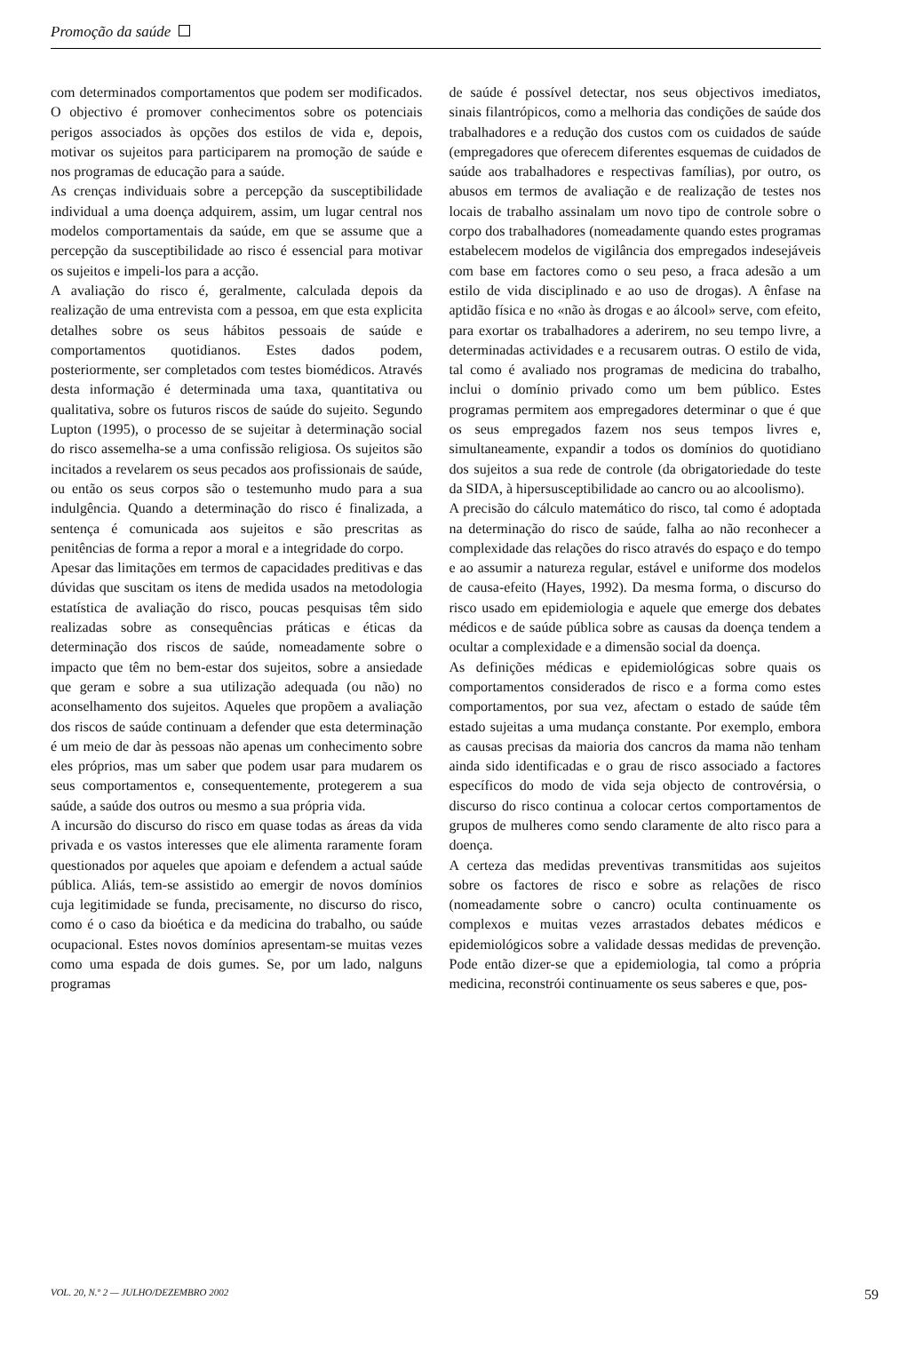Promoção da saúde
com determinados comportamentos que podem ser modificados. O objectivo é promover conhecimentos sobre os potenciais perigos associados às opções dos estilos de vida e, depois, motivar os sujeitos para participarem na promoção de saúde e nos programas de educação para a saúde.
As crenças individuais sobre a percepção da susceptibilidade individual a uma doença adquirem, assim, um lugar central nos modelos comportamentais da saúde, em que se assume que a percepção da susceptibilidade ao risco é essencial para motivar os sujeitos e impeli-los para a acção.
A avaliação do risco é, geralmente, calculada depois da realização de uma entrevista com a pessoa, em que esta explicita detalhes sobre os seus hábitos pessoais de saúde e comportamentos quotidianos. Estes dados podem, posteriormente, ser completados com testes biomédicos. Através desta informação é determinada uma taxa, quantitativa ou qualitativa, sobre os futuros riscos de saúde do sujeito. Segundo Lupton (1995), o processo de se sujeitar à determinação social do risco assemelha-se a uma confissão religiosa. Os sujeitos são incitados a revelarem os seus pecados aos profissionais de saúde, ou então os seus corpos são o testemunho mudo para a sua indulgência. Quando a determinação do risco é finalizada, a sentença é comunicada aos sujeitos e são prescritas as penitências de forma a repor a moral e a integridade do corpo.
Apesar das limitações em termos de capacidades preditivas e das dúvidas que suscitam os itens de medida usados na metodologia estatística de avaliação do risco, poucas pesquisas têm sido realizadas sobre as consequências práticas e éticas da determinação dos riscos de saúde, nomeadamente sobre o impacto que têm no bem-estar dos sujeitos, sobre a ansiedade que geram e sobre a sua utilização adequada (ou não) no aconselhamento dos sujeitos. Aqueles que propõem a avaliação dos riscos de saúde continuam a defender que esta determinação é um meio de dar às pessoas não apenas um conhecimento sobre eles próprios, mas um saber que podem usar para mudarem os seus comportamentos e, consequentemente, protegerem a sua saúde, a saúde dos outros ou mesmo a sua própria vida.
A incursão do discurso do risco em quase todas as áreas da vida privada e os vastos interesses que ele alimenta raramente foram questionados por aqueles que apoiam e defendem a actual saúde pública. Aliás, tem-se assistido ao emergir de novos domínios cuja legitimidade se funda, precisamente, no discurso do risco, como é o caso da bioética e da medicina do trabalho, ou saúde ocupacional. Estes novos domínios apresentam-se muitas vezes como uma espada de dois gumes. Se, por um lado, nalguns programas
de saúde é possível detectar, nos seus objectivos imediatos, sinais filantrópicos, como a melhoria das condições de saúde dos trabalhadores e a redução dos custos com os cuidados de saúde (empregadores que oferecem diferentes esquemas de cuidados de saúde aos trabalhadores e respectivas famílias), por outro, os abusos em termos de avaliação e de realização de testes nos locais de trabalho assinalam um novo tipo de controle sobre o corpo dos trabalhadores (nomeadamente quando estes programas estabelecem modelos de vigilância dos empregados indesejáveis com base em factores como o seu peso, a fraca adesão a um estilo de vida disciplinado e ao uso de drogas). A ênfase na aptidão física e no «não às drogas e ao álcool» serve, com efeito, para exortar os trabalhadores a aderirem, no seu tempo livre, a determinadas actividades e a recusarem outras. O estilo de vida, tal como é avaliado nos programas de medicina do trabalho, inclui o domínio privado como um bem público. Estes programas permitem aos empregadores determinar o que é que os seus empregados fazem nos seus tempos livres e, simultaneamente, expandir a todos os domínios do quotidiano dos sujeitos a sua rede de controle (da obrigatoriedade do teste da SIDA, à hipersusceptibilidade ao cancro ou ao alcoolismo).
A precisão do cálculo matemático do risco, tal como é adoptada na determinação do risco de saúde, falha ao não reconhecer a complexidade das relações do risco através do espaço e do tempo e ao assumir a natureza regular, estável e uniforme dos modelos de causa-efeito (Hayes, 1992). Da mesma forma, o discurso do risco usado em epidemiologia e aquele que emerge dos debates médicos e de saúde pública sobre as causas da doença tendem a ocultar a complexidade e a dimensão social da doença.
As definições médicas e epidemiológicas sobre quais os comportamentos considerados de risco e a forma como estes comportamentos, por sua vez, afectam o estado de saúde têm estado sujeitas a uma mudança constante. Por exemplo, embora as causas precisas da maioria dos cancros da mama não tenham ainda sido identificadas e o grau de risco associado a factores específicos do modo de vida seja objecto de controvérsia, o discurso do risco continua a colocar certos comportamentos de grupos de mulheres como sendo claramente de alto risco para a doença.
A certeza das medidas preventivas transmitidas aos sujeitos sobre os factores de risco e sobre as relações de risco (nomeadamente sobre o cancro) oculta continuamente os complexos e muitas vezes arrastados debates médicos e epidemiológicos sobre a validade dessas medidas de prevenção. Pode então dizer-se que a epidemiologia, tal como a própria medicina, reconstrói continuamente os seus saberes e que, pos-
VOL. 20, N.º 2 — JULHO/DEZEMBRO 2002 59